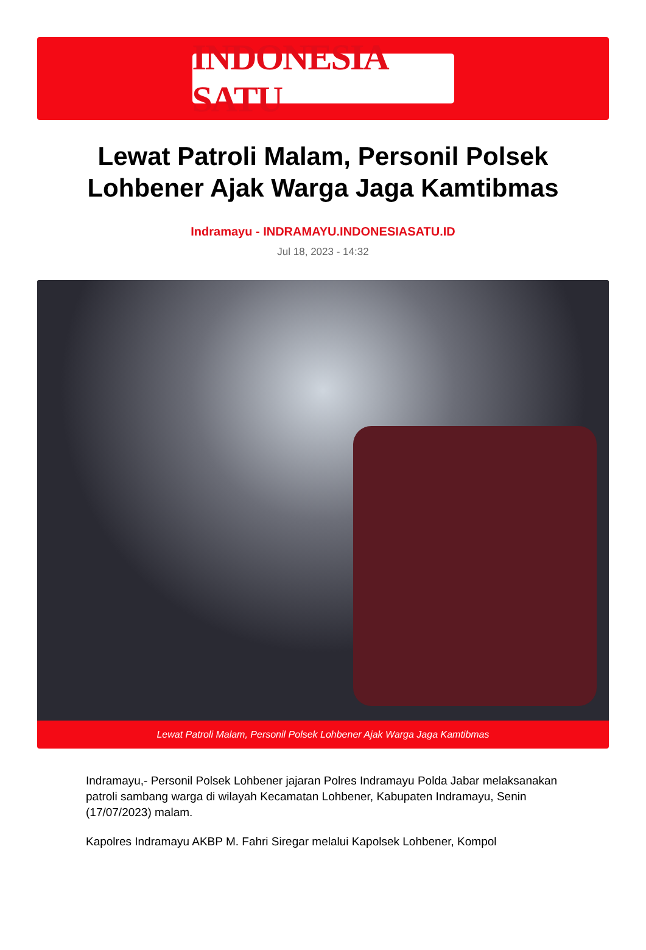INDONESIA SATU
Lewat Patroli Malam, Personil Polsek Lohbener Ajak Warga Jaga Kamtibmas
Indramayu - INDRAMAYU.INDONESIASATU.ID
Jul 18, 2023 - 14:32
Lewat Patroli Malam, Personil Polsek Lohbener Ajak Warga Jaga Kamtibmas
Indramayu,- Personil Polsek Lohbener jajaran Polres Indramayu Polda Jabar melaksanakan patroli sambang warga di wilayah Kecamatan Lohbener, Kabupaten Indramayu, Senin (17/07/2023) malam.
Kapolres Indramayu AKBP M. Fahri Siregar melalui Kapolsek Lohbener, Kompol